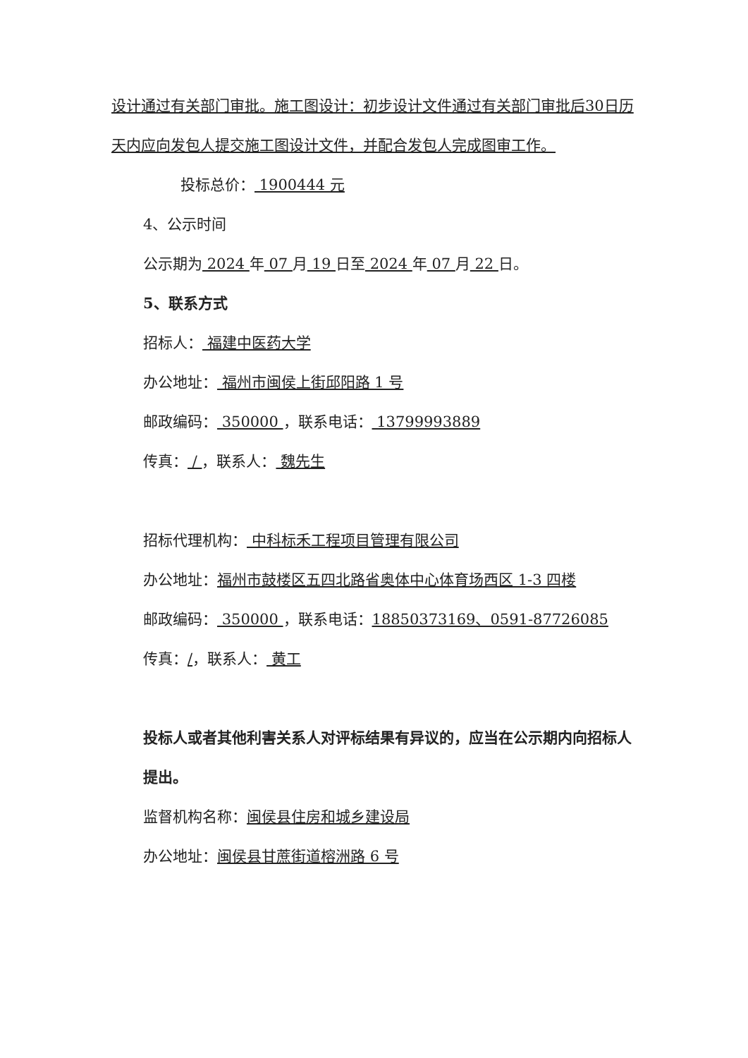设计通过有关部门审批。施工图设计：初步设计文件通过有关部门审批后30日历天内应向发包人提交施工图设计文件，并配合发包人完成图审工作。
投标总价： 1900444 元
4、公示时间
公示期为 2024 年 07 月 19 日至 2024 年 07 月 22 日。
5、联系方式
招标人： 福建中医药大学
办公地址： 福州市闽侯上街邱阳路 1 号
邮政编码： 350000 ，联系电话： 13799993889
传真： / ，联系人： 魏先生
招标代理机构： 中科标禾工程项目管理有限公司
办公地址：福州市鼓楼区五四北路省奥体中心体育场西区 1-3 四楼
邮政编码： 350000 ，联系电话：18850373169、0591-87726085
传真：/，联系人： 黄工
投标人或者其他利害关系人对评标结果有异议的，应当在公示期内向招标人提出。
监督机构名称：闽侯县住房和城乡建设局
办公地址：闽侯县甘蔗街道榕洲路 6 号